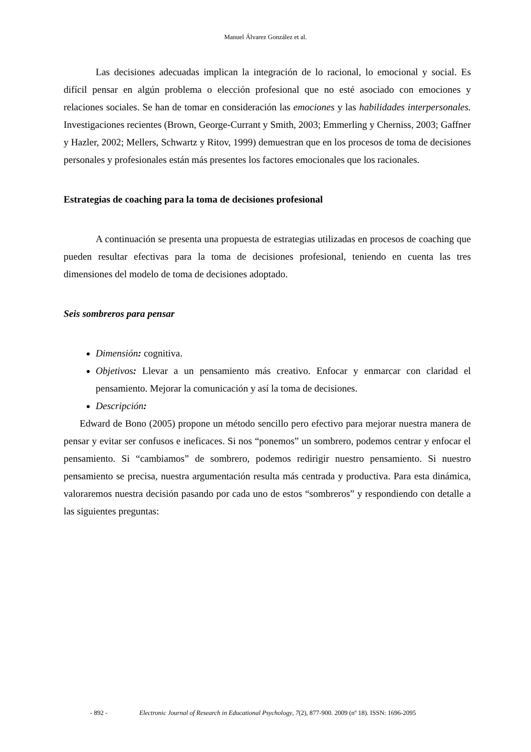Manuel Álvarez González et al.
Las decisiones adecuadas implican la integración de lo racional, lo emocional y social. Es difícil pensar en algún problema o elección profesional que no esté asociado con emociones y relaciones sociales. Se han de tomar en consideración las emociones y las habilidades interpersonales. Investigaciones recientes (Brown, George-Currant y Smith, 2003; Emmerling y Cherniss, 2003; Gaffner y Hazler, 2002; Mellers, Schwartz y Ritov, 1999) demuestran que en los procesos de toma de decisiones personales y profesionales están más presentes los factores emocionales que los racionales.
Estrategias de coaching para la toma de decisiones profesional
A continuación se presenta una propuesta de estrategias utilizadas en procesos de coaching que pueden resultar efectivas para la toma de decisiones profesional, teniendo en cuenta las tres dimensiones del modelo de toma de decisiones adoptado.
Seis sombreros para pensar
Dimensión: cognitiva.
Objetivos: Llevar a un pensamiento más creativo. Enfocar y enmarcar con claridad el pensamiento. Mejorar la comunicación y así la toma de decisiones.
Descripción:
Edward de Bono (2005) propone un método sencillo pero efectivo para mejorar nuestra manera de pensar y evitar ser confusos e ineficaces. Si nos “ponemos” un sombrero, podemos centrar y enfocar el pensamiento. Si “cambiamos” de sombrero, podemos redirigir nuestro pensamiento. Si nuestro pensamiento se precisa, nuestra argumentación resulta más centrada y productiva. Para esta dinámica, valoraremos nuestra decisión pasando por cada uno de estos “sombreros” y respondiendo con detalle a las siguientes preguntas:
- 892 - Electronic Journal of Research in Educational Psychology, 7(2), 877-900. 2009 (nº 18). ISSN: 1696-2095